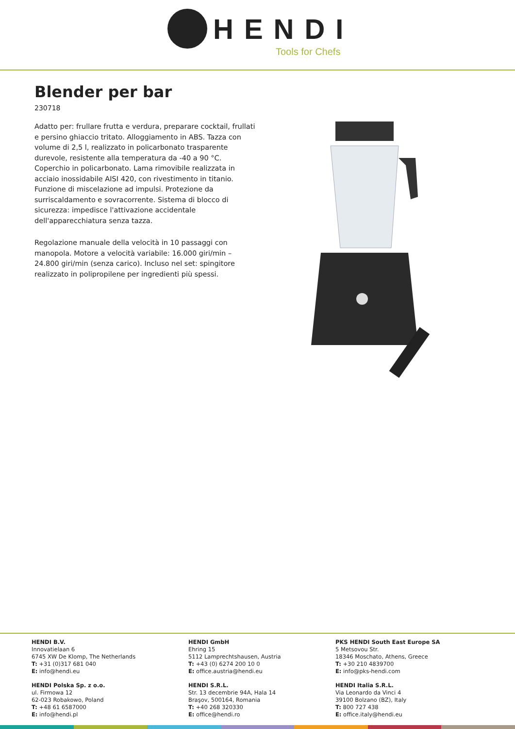HENDI
Tools for Chefs
Blender per bar
230718
Adatto per: frullare frutta e verdura, preparare cocktail, frullati e persino ghiaccio tritato. Alloggiamento in ABS. Tazza con volume di 2,5 l, realizzato in policarbonato trasparente durevole, resistente alla temperatura da -40 a 90 °C. Coperchio in policarbonato. Lama rimovibile realizzata in acciaio inossidabile AISI 420, con rivestimento in titanio. Funzione di miscelazione ad impulsi. Protezione da surriscaldamento e sovracorrente. Sistema di blocco di sicurezza: impedisce l'attivazione accidentale dell'apparecchiatura senza tazza.
Regolazione manuale della velocità in 10 passaggi con manopola. Motore a velocità variabile: 16.000 giri/min – 24.800 giri/min (senza carico). Incluso nel set: spingitore realizzato in polipropilene per ingredienti più spessi.
HENDI B.V.
Innovatielaan 6
6745 XW De Klomp, The Netherlands
T: +31 (0)317 681 040
E: info@hendi.eu
HENDI GmbH
Ehring 15
5112 Lamprechtshausen, Austria
T: +43 (0) 6274 200 10 0
E: office.austria@hendi.eu
PKS HENDI South East Europe SA
5 Metsovou Str.
18346 Moschato, Athens, Greece
T: +30 210 4839700
E: info@pks-hendi.com
HENDI Polska Sp. z o.o.
ul. Firmowa 12
62-023 Robakowo, Poland
T: +48 61 6587000
E: info@hendi.pl
HENDI S.R.L.
Str. 13 decembrie 94A, Hala 14
Braşov, 500164, Romania
T: +40 268 320330
E: office@hendi.ro
HENDI Italia S.R.L.
Via Leonardo da Vinci 4
39100 Bolzano (BZ), Italy
T: 800 727 438
E: office.italy@hendi.eu